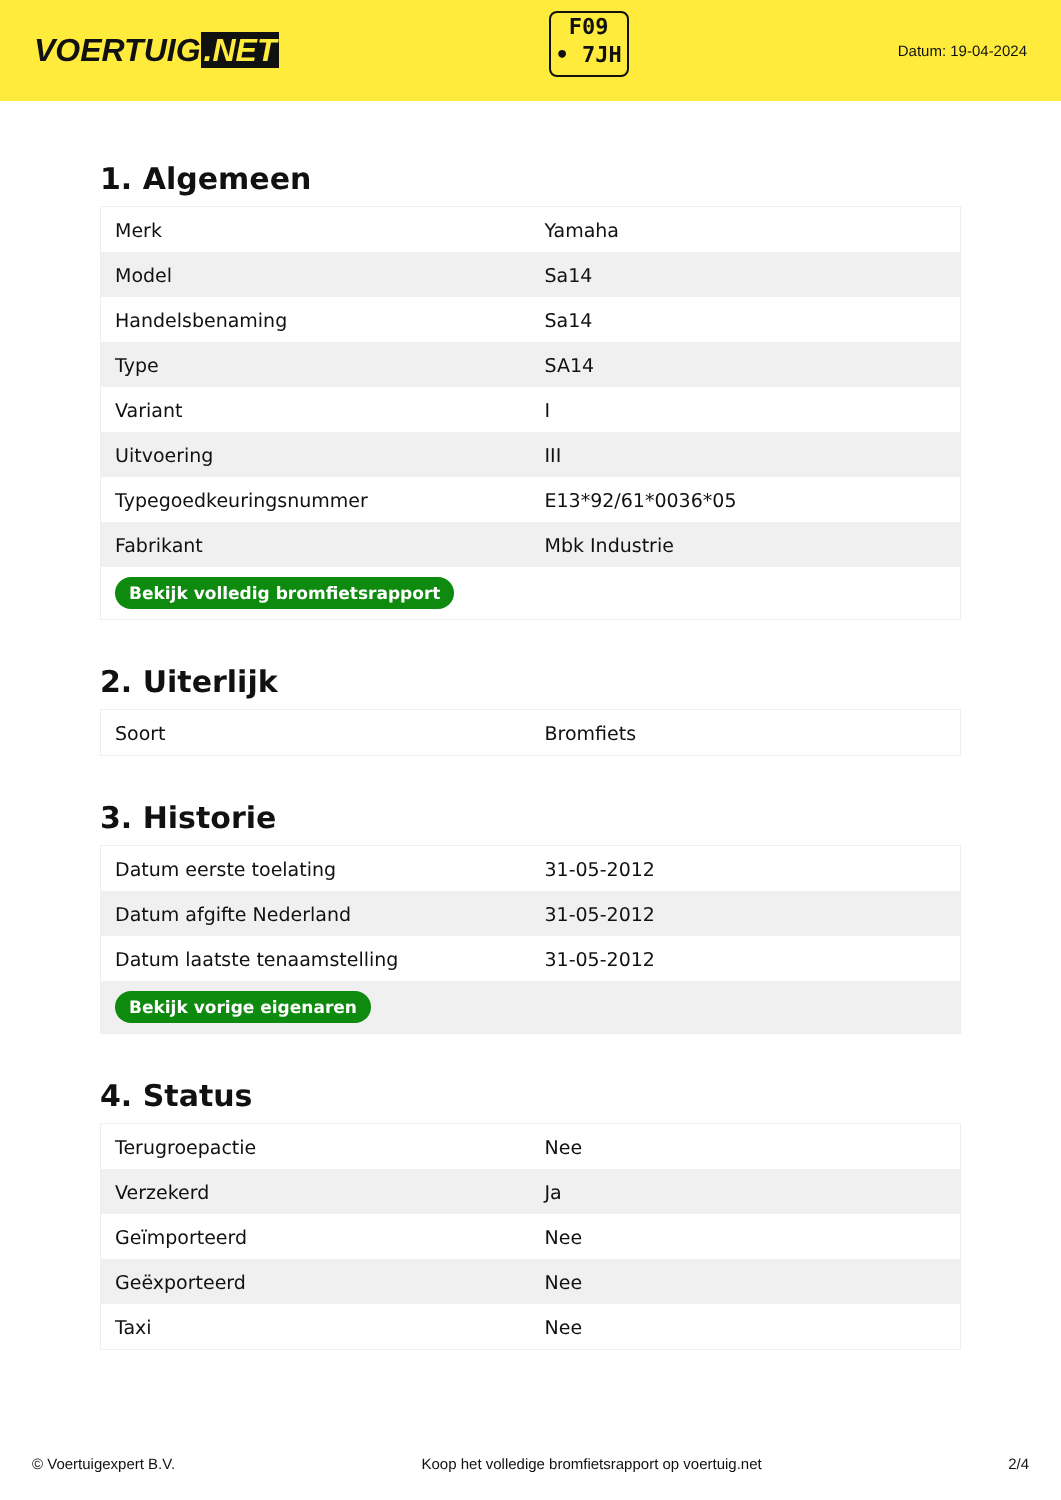VOERTUIG.NET
F09
• 7JH
Datum: 19-04-2024
1. Algemeen
| Merk | Yamaha |
| Model | Sa14 |
| Handelsbenaming | Sa14 |
| Type | SA14 |
| Variant | I |
| Uitvoering | III |
| Typegoedkeuringsnummer | E13*92/61*0036*05 |
| Fabrikant | Mbk Industrie |
| Bekijk volledig bromfietsrapport | |
2. Uiterlijk
| Soort | Bromfiets |
3. Historie
| Datum eerste toelating | 31-05-2012 |
| Datum afgifte Nederland | 31-05-2012 |
| Datum laatste tenaamstelling | 31-05-2012 |
| Bekijk vorige eigenaren | |
4. Status
| Terugroepactie | Nee |
| Verzekerd | Ja |
| Geïmporteerd | Nee |
| Geëxporteerd | Nee |
| Taxi | Nee |
© Voertuigexpert B.V. Koop het volledige bromfietsrapport op voertuig.net 2/4